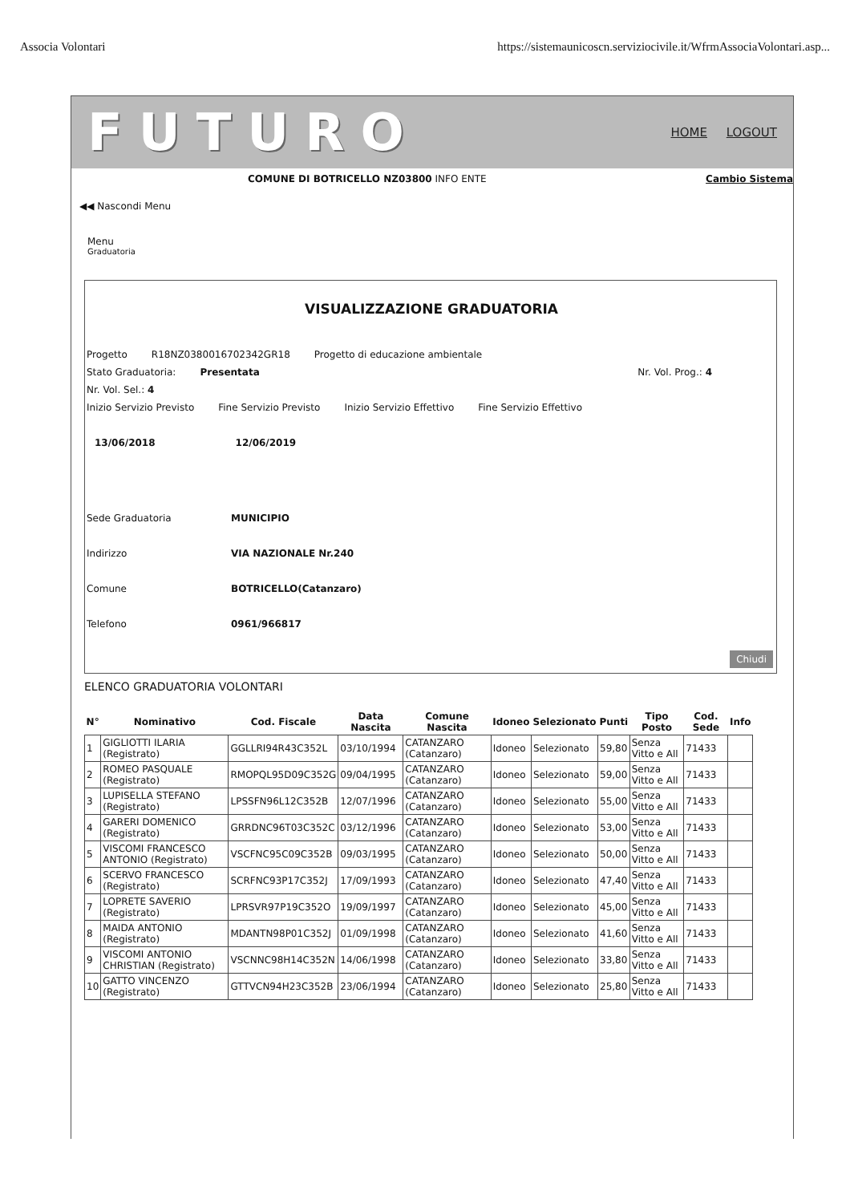Associa Volontari https://sistemaunicoscn.serviziocivile.it/WfrmAssociaVolontari.asp...
FUTURO HOME LOGOUT
COMUNE DI BOTRICELLO NZ03800 INFO ENTE Cambio Sistema
◀◀ Nascondi Menu
Menu
Graduatoria
VISUALIZZAZIONE GRADUATORIA
Progetto R18NZ0380016702342GR18 Progetto di educazione ambientale
Stato Graduatoria: Presentata Nr. Vol. Prog.: 4
Nr. Vol. Sel.: 4
Inizio Servizio Previsto Fine Servizio Previsto Inizio Servizio Effettivo Fine Servizio Effettivo
13/06/2018 12/06/2019
Sede Graduatoria MUNICIPIO
Indirizzo VIA NAZIONALE Nr.240
Comune BOTRICELLO(Catanzaro)
Telefono 0961/966817
Chiudi
ELENCO GRADUATORIA VOLONTARI
| N° | Nominativo | Cod. Fiscale | Data Nascita | Comune Nascita | Idoneo | Selezionato | Punti | Tipo Posto | Cod. Sede | Info |
| --- | --- | --- | --- | --- | --- | --- | --- | --- | --- | --- |
| 1 | GIGLIOTTI ILARIA (Registrato) | GGLLRI94R43C352L | 03/10/1994 | CATANZARO (Catanzaro) | Idoneo | Selezionato | 59,80 | Senza Vitto e All | 71433 | |
| 2 | ROMEO PASQUALE (Registrato) | RMOPQL95D09C352G | 09/04/1995 | CATANZARO (Catanzaro) | Idoneo | Selezionato | 59,00 | Senza Vitto e All | 71433 | |
| 3 | LUPISELLA STEFANO (Registrato) | LPSSFN96L12C352B | 12/07/1996 | CATANZARO (Catanzaro) | Idoneo | Selezionato | 55,00 | Senza Vitto e All | 71433 | |
| 4 | GARERI DOMENICO (Registrato) | GRRDNC96T03C352C | 03/12/1996 | CATANZARO (Catanzaro) | Idoneo | Selezionato | 53,00 | Senza Vitto e All | 71433 | |
| 5 | VISCOMI FRANCESCO ANTONIO (Registrato) | VSCFNC95C09C352B | 09/03/1995 | CATANZARO (Catanzaro) | Idoneo | Selezionato | 50,00 | Senza Vitto e All | 71433 | |
| 6 | SCERVO FRANCESCO (Registrato) | SCRFNC93P17C352J | 17/09/1993 | CATANZARO (Catanzaro) | Idoneo | Selezionato | 47,40 | Senza Vitto e All | 71433 | |
| 7 | LOPRETE SAVERIO (Registrato) | LPRSVR97P19C352O | 19/09/1997 | CATANZARO (Catanzaro) | Idoneo | Selezionato | 45,00 | Senza Vitto e All | 71433 | |
| 8 | MAIDA ANTONIO (Registrato) | MDANTN98P01C352J | 01/09/1998 | CATANZARO (Catanzaro) | Idoneo | Selezionato | 41,60 | Senza Vitto e All | 71433 | |
| 9 | VISCOMI ANTONIO CHRISTIAN (Registrato) | VSCNNC98H14C352N | 14/06/1998 | CATANZARO (Catanzaro) | Idoneo | Selezionato | 33,80 | Senza Vitto e All | 71433 | |
| 10 | GATTO VINCENZO (Registrato) | GTTVCN94H23C352B | 23/06/1994 | CATANZARO (Catanzaro) | Idoneo | Selezionato | 25,80 | Senza Vitto e All | 71433 | |